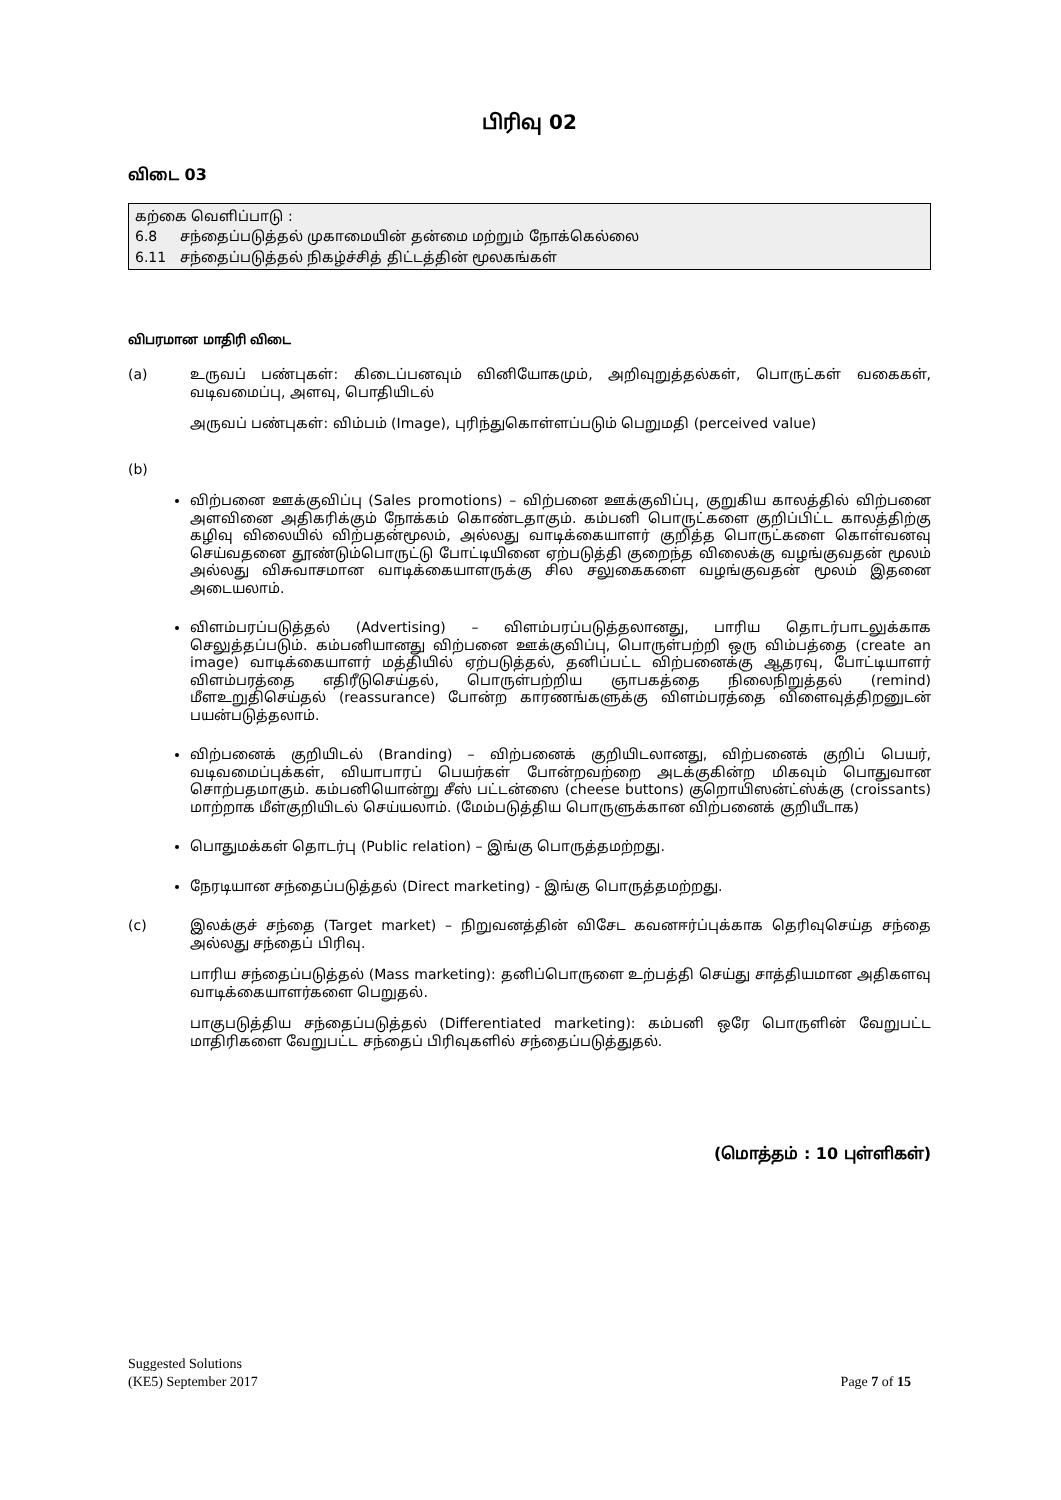பிரிவு 02
விடை 03
கற்கை வெளிப்பாடு :
6.8 சந்தைப்படுத்தல் முகாமையின் தன்மை மற்றும் நோக்கெல்லை
6.11 சந்தைப்படுத்தல் நிகழ்ச்சித் திட்டத்தின் மூலகங்கள்
விபரமான மாதிரி விடை
(a) உருவப் பண்புகள்: கிடைப்பனவும் வினியோகமும், அறிவுறுத்தல்கள், பொருட்கள் வகைகள், வடிவமைப்பு, அளவு, பொதியிடல்
அருவப் பண்புகள்: விம்பம் (Image), புரிந்துகொள்ளப்படும் பெறுமதி (perceived value)
(b)
விற்பனை ஊக்குவிப்பு (Sales promotions) – விற்பனை ஊக்குவிப்பு, குறுகிய காலத்தில் விற்பனை அளவினை அதிகரிக்கும் நோக்கம் கொண்டதாகும். கம்பனி பொருட்களை குறிப்பிட்ட காலத்திற்கு கழிவு விலையில் விற்பதன்மூலம், அல்லது வாடிக்கையாளர் குறித்த பொருட்களை கொள்வனவு செய்வதனை தூண்டும்பொருட்டு போட்டியினை ஏற்படுத்தி குறைந்த விலைக்கு வழங்குவதன் மூலம் அல்லது விசுவாசமான வாடிக்கையாளருக்கு சில சலுகைகளை வழங்குவதன் மூலம் இதனை அடையலாம்.
விளம்பரப்படுத்தல் (Advertising) – விளம்பரப்படுத்தலானது, பாரிய தொடர்பாடலுக்காக செலுத்தப்படும். கம்பனியானது விற்பனை ஊக்குவிப்பு, பொருள்பற்றி ஒரு விம்பத்தை (create an image) வாடிக்கையாளர் மத்தியில் ஏற்படுத்தல், தனிப்பட்ட விற்பனைக்கு ஆதரவு, போட்டியாளர் விளம்பரத்தை எதிரீடுசெய்தல், பொருள்பற்றிய ஞாபகத்தை நிலைநிறுத்தல் (remind) மீளஉறுதிசெய்தல் (reassurance) போன்ற காரணங்களுக்கு விளம்பரத்தை விளைவுத்திறனுடன் பயன்படுத்தலாம்.
விற்பனைக் குறியிடல் (Branding) – விற்பனைக் குறியிடலானது, விற்பனைக் குறிப் பெயர், வடிவமைப்புக்கள், வியாபாரப் பெயர்கள் போன்றவற்றை அடக்குகின்ற மிகவும் பொதுவான சொற்பதமாகும். கம்பனியொன்று சீஸ் பட்டன்ஸை (cheese buttons) குறொயிஸன்ட்ஸ்க்கு (croissants) மாற்றாக மீள்குறியிடல் செய்யலாம். (மேம்படுத்திய பொருளுக்கான விற்பனைக் குறியீடாக)
பொதுமக்கள் தொடர்பு (Public relation) – இங்கு பொருத்தமற்றது.
நேரடியான சந்தைப்படுத்தல் (Direct marketing) - இங்கு பொருத்தமற்றது.
(c) இலக்குச் சந்தை (Target market) – நிறுவனத்தின் விசேட கவனஈர்ப்புக்காக தெரிவுசெய்த சந்தை அல்லது சந்தைப் பிரிவு.
பாரிய சந்தைப்படுத்தல் (Mass marketing): தனிப்பொருளை உற்பத்தி செய்து சாத்தியமான அதிகளவு வாடிக்கையாளர்களை பெறுதல்.
பாகுபடுத்திய சந்தைப்படுத்தல் (Differentiated marketing): கம்பனி ஒரே பொருளின் வேறுபட்ட மாதிரிகளை வேறுபட்ட சந்தைப் பிரிவுகளில் சந்தைப்படுத்துதல்.
(மொத்தம் : 10 புள்ளிகள்)
Suggested Solutions
(KE5) September 2017
Page 7 of 15